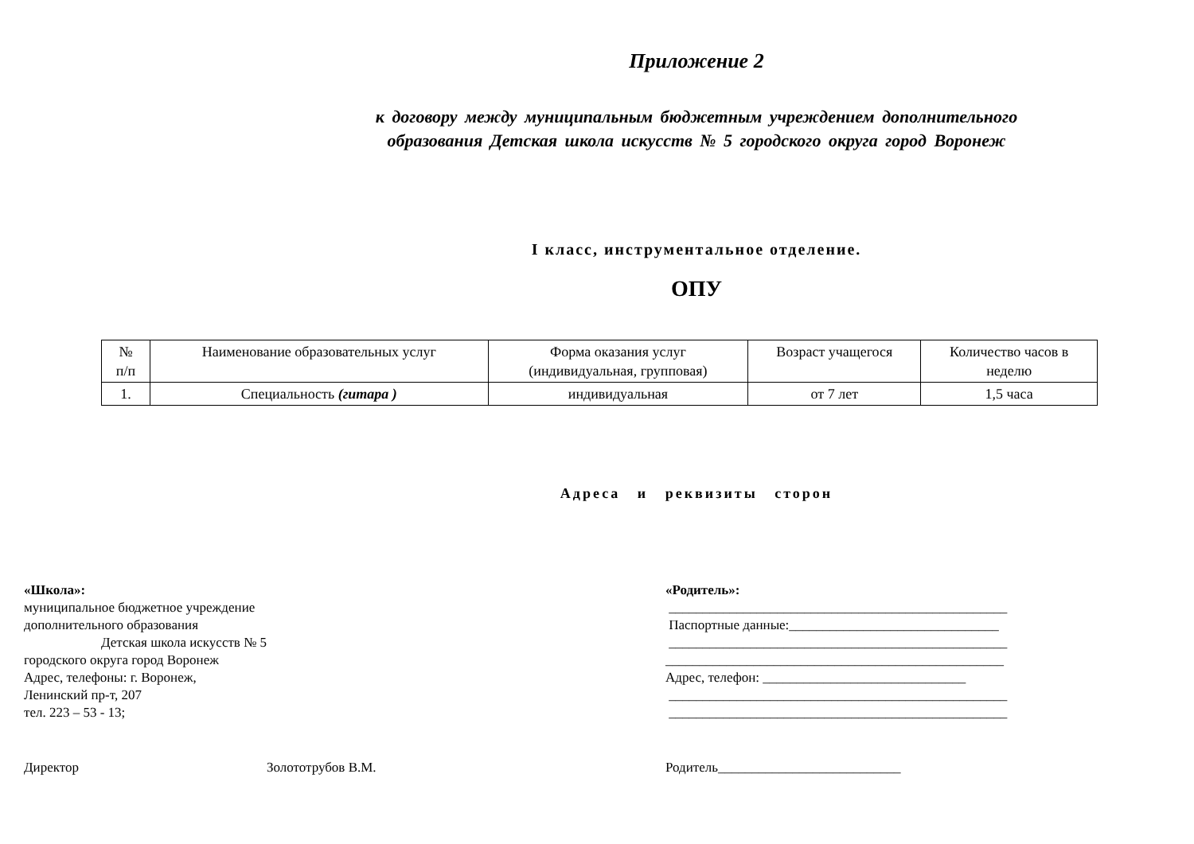Приложение 2
к договору между муниципальным бюджетным учреждением дополнительного
образования Детская школа искусств № 5 городского округа город Воронеж
I класс, инструментальное отделение.
ОПУ
| № п/п | Наименование образовательных услуг | Форма оказания услуг (индивидуальная, групповая) | Возраст учащегося | Количество часов в неделю |
| 1. | Специальность (гитара ) | индивидуальная | от 7 лет | 1,5 часа |
Адреса и реквизиты сторон
«Школа»:
муниципальное бюджетное учреждение
дополнительного образования
Детская школа искусств № 5
городского округа город Воронеж
Адрес, телефоны: г. Воронеж,
Ленинский пр-т, 207
тел. 223 – 53 - 13;
«Родитель»:
__________________________________________________
Паспортные данные:_______________________________
__________________________________________________
__________________________________________________
Адрес, телефон: ______________________________
__________________________________________________
__________________________________________________
Директор Золототрубов В.М. Родитель___________________________